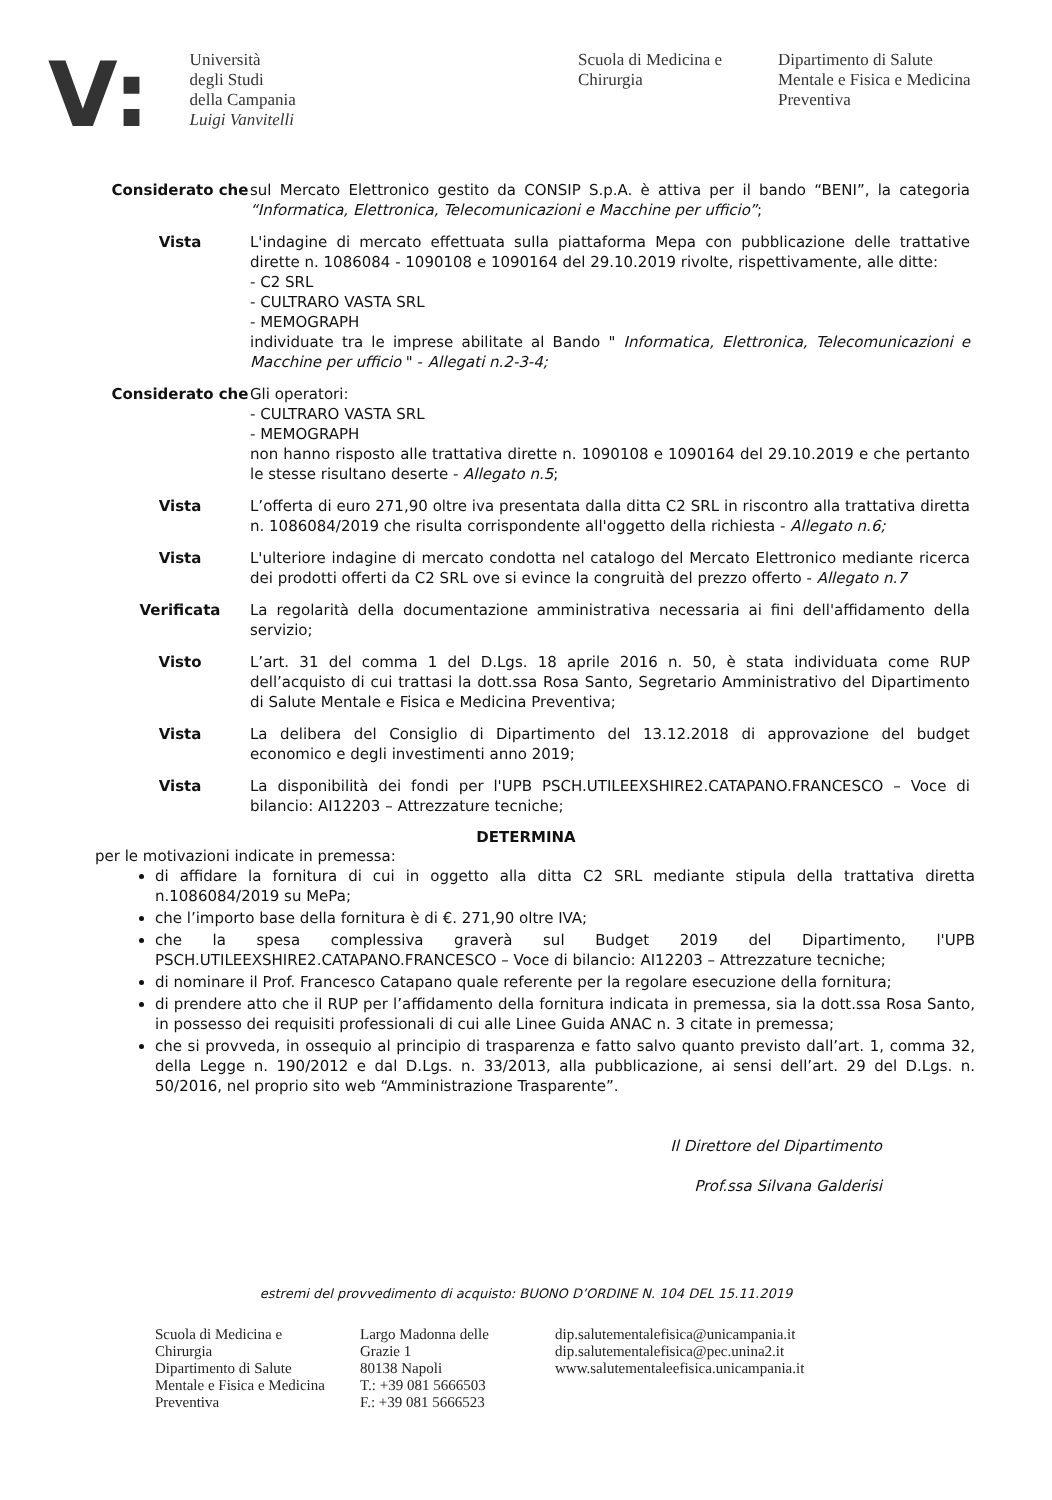V:
Università
degli Studi
della Campania
Luigi Vanvitelli
Scuola di Medicina e Chirurgia
Dipartimento di Salute Mentale e Fisica e Medicina Preventiva
Considerato che sul Mercato Elettronico gestito da CONSIP S.p.A. è attiva per il bando “BENI”, la categoria “Informatica, Elettronica, Telecomunicazioni e Macchine per ufficio”;
Vista L'indagine di mercato effettuata sulla piattaforma Mepa con pubblicazione delle trattative dirette n. 1086084 - 1090108 e 1090164 del 29.10.2019 rivolte, rispettivamente, alle ditte:
- C2 SRL
- CULTRARO VASTA SRL
- MEMOGRAPH
individuate tra le imprese abilitate al Bando " Informatica, Elettronica, Telecomunicazioni e Macchine per ufficio " - Allegati n.2-3-4;
Considerato che Gli operatori:
- CULTRARO VASTA SRL
- MEMOGRAPH
non hanno risposto alle trattativa dirette n. 1090108 e 1090164 del 29.10.2019 e che pertanto le stesse risultano deserte - Allegato n.5;
Vista L’offerta di euro 271,90 oltre iva presentata dalla ditta C2 SRL in riscontro alla trattativa diretta n. 1086084/2019 che risulta corrispondente all'oggetto della richiesta - Allegato n.6;
Vista L'ulteriore indagine di mercato condotta nel catalogo del Mercato Elettronico mediante ricerca dei prodotti offerti da C2 SRL ove si evince la congruità del prezzo offerto - Allegato n.7
Verificata La regolarità della documentazione amministrativa necessaria ai fini dell'affidamento della servizio;
Visto L’art. 31 del comma 1 del D.Lgs. 18 aprile 2016 n. 50, è stata individuata come RUP dell’acquisto di cui trattasi la dott.ssa Rosa Santo, Segretario Amministrativo del Dipartimento di Salute Mentale e Fisica e Medicina Preventiva;
Vista La delibera del Consiglio di Dipartimento del 13.12.2018 di approvazione del budget economico e degli investimenti anno 2019;
Vista La disponibilità dei fondi per l'UPB PSCH.UTILEEXSHIRE2.CATAPANO.FRANCESCO – Voce di bilancio: AI12203 – Attrezzature tecniche;
DETERMINA
per le motivazioni indicate in premessa:
di affidare la fornitura di cui in oggetto alla ditta C2 SRL mediante stipula della trattativa diretta n.1086084/2019 su MePa;
che l’importo base della fornitura è di €. 271,90 oltre IVA;
che la spesa complessiva graverà sul Budget 2019 del Dipartimento, l'UPB PSCH.UTILEEXSHIRE2.CATAPANO.FRANCESCO – Voce di bilancio: AI12203 – Attrezzature tecniche;
di nominare il Prof. Francesco Catapano quale referente per la regolare esecuzione della fornitura;
di prendere atto che il RUP per l’affidamento della fornitura indicata in premessa, sia la dott.ssa Rosa Santo, in possesso dei requisiti professionali di cui alle Linee Guida ANAC n. 3 citate in premessa;
che si provveda, in ossequio al principio di trasparenza e fatto salvo quanto previsto dall’art. 1, comma 32, della Legge n. 190/2012 e dal D.Lgs. n. 33/2013, alla pubblicazione, ai sensi dell’art. 29 del D.Lgs. n. 50/2016, nel proprio sito web “Amministrazione Trasparente”.
Il Direttore del Dipartimento
Prof.ssa Silvana Galderisi
estremi del provvedimento di acquisto: BUONO D’ORDINE N. 104 DEL 15.11.2019
Scuola di Medicina e Chirurgia
Dipartimento di Salute Mentale e Fisica e Medicina Preventiva
Largo Madonna delle Grazie 1
80138 Napoli
T.: +39 081 5666503
F.: +39 081 5666523
dip.salutementalefisica@unicampania.it
dip.salutementalefisica@pec.unina2.it
www.salutementaleefisica.unicampania.it